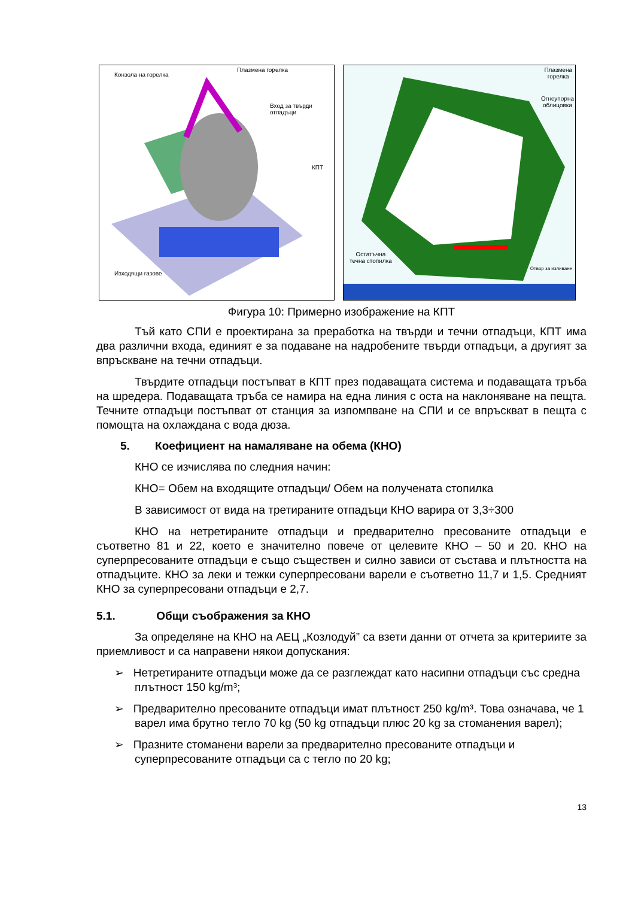Конзола на горелка
Плазмена горелка
Вход за твърди отпадъци
КПТ
Изходящи газове
Плазмена
горелка
Огнеупорна
облицовка
Остатъчна
течна стопилка
Отвор за изливане
Фигура 10: Примерно изображение на КПТ
Тъй като СПИ е проектирана за преработка на твърди и течни отпадъци, КПТ има два различни входа, единият е за подаване на надробените твърди отпадъци, а другият за впръскване на течни отпадъци.
Твърдите отпадъци постъпват в КПТ през подаващата система и подаващата тръба на шредера. Подаващата тръба се намира на една линия с оста на наклоняване на пещта. Течните отпадъци постъпват от станция за изпомпване на СПИ и се впръскват в пещта с помощта на охлаждана с вода дюза.
5. Коефициент на намаляване на обема (КНО)
КНО се изчислява по следния начин:
КНО= Обем на входящите отпадъци/ Обем на получената стопилка
В зависимост от вида на третираните отпадъци КНО варира от 3,3÷300
КНО на нетретираните отпадъци и предварително пресованите отпадъци е съответно 81 и 22, което е значително повече от целевите КНО – 50 и 20. КНО на суперпресованите отпадъци е също съществен и силно зависи от състава и плътността на отпадъците. КНО за леки и тежки суперпресовани варели е съответно 11,7 и 1,5. Средният КНО за суперпресовани отпадъци е 2,7.
5.1. Общи съображения за КНО
За определяне на КНО на АЕЦ „Козлодуй” са взети данни от отчета за критериите за приемливост и са направени някои допускания:
➢ Нетретираните отпадъци може да се разглеждат като насипни отпадъци със средна плътност 150 kg/m³;
➢ Предварително пресованите отпадъци имат плътност 250 kg/m³. Това означава, че 1 варел има брутно тегло 70 kg (50 kg отпадъци плюс 20 kg за стоманения варел);
➢ Празните стоманени варели за предварително пресованите отпадъци и суперпресованите отпадъци са с тегло по 20 kg;
13